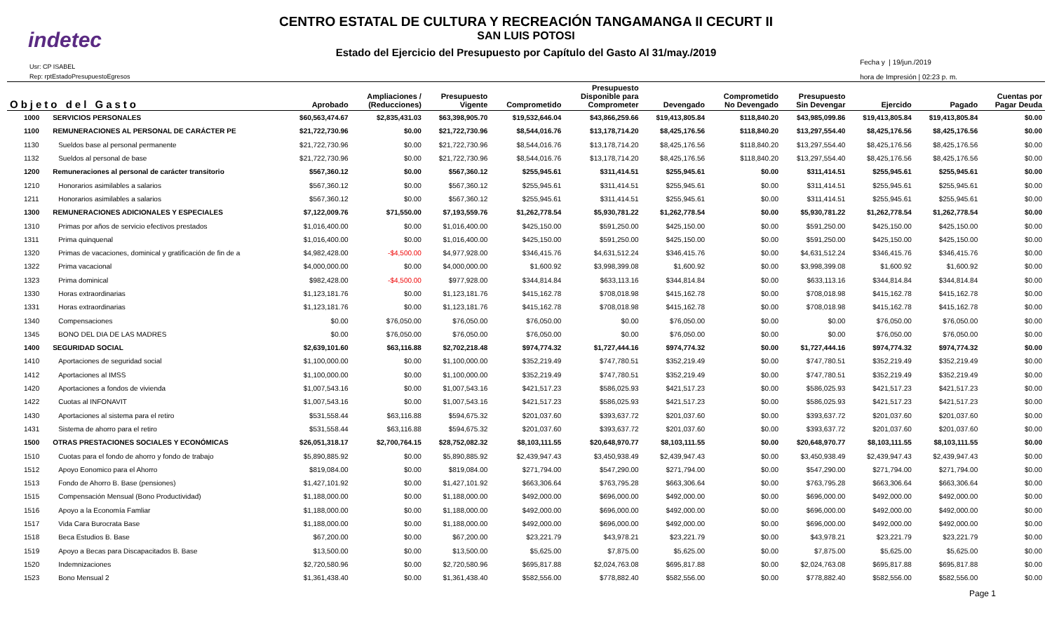indetec
Usr: CP ISABEL
Rep: rptEstadoPresupuestoEgresos
CENTRO ESTATAL DE CULTURA Y RECREACIÓN TANGAMANGA II CECURT II
SAN LUIS POTOSI
Estado del Ejercicio del Presupuesto por Capítulo del Gasto Al 31/may./2019
Fecha y | 19/jun./2019
hora de Impresión | 02:23 p. m.
| Objeto del Gasto | | Aprobado | Ampliaciones / (Reducciones) | Presupuesto Vigente | Comprometido | Presupuesto Disponible para Comprometer | Devengado | Comprometido No Devengado | Presupuesto Sin Devengar | Ejercido | Pagado | Cuentas por Pagar Deuda |
| --- | --- | --- | --- | --- | --- | --- | --- | --- | --- | --- | --- | --- |
| 1000 | SERVICIOS PERSONALES | $60,563,474.67 | $2,835,431.03 | $63,398,905.70 | $19,532,646.04 | $43,866,259.66 | $19,413,805.84 | $118,840.20 | $43,985,099.86 | $19,413,805.84 | $19,413,805.84 | $0.00 |
| 1100 | REMUNERACIONES AL PERSONAL DE CARÁCTER PE | $21,722,730.96 | $0.00 | $21,722,730.96 | $8,544,016.76 | $13,178,714.20 | $8,425,176.56 | $118,840.20 | $13,297,554.40 | $8,425,176.56 | $8,425,176.56 | $0.00 |
| 1130 | Sueldos base al personal permanente | $21,722,730.96 | $0.00 | $21,722,730.96 | $8,544,016.76 | $13,178,714.20 | $8,425,176.56 | $118,840.20 | $13,297,554.40 | $8,425,176.56 | $8,425,176.56 | $0.00 |
| 1132 | Sueldos al personal de base | $21,722,730.96 | $0.00 | $21,722,730.96 | $8,544,016.76 | $13,178,714.20 | $8,425,176.56 | $118,840.20 | $13,297,554.40 | $8,425,176.56 | $8,425,176.56 | $0.00 |
| 1200 | Remuneraciones al personal de carácter transitorio | $567,360.12 | $0.00 | $567,360.12 | $255,945.61 | $311,414.51 | $255,945.61 | $0.00 | $311,414.51 | $255,945.61 | $255,945.61 | $0.00 |
| 1210 | Honorarios asimilables a salarios | $567,360.12 | $0.00 | $567,360.12 | $255,945.61 | $311,414.51 | $255,945.61 | $0.00 | $311,414.51 | $255,945.61 | $255,945.61 | $0.00 |
| 1211 | Honorarios asimilables a salarios | $567,360.12 | $0.00 | $567,360.12 | $255,945.61 | $311,414.51 | $255,945.61 | $0.00 | $311,414.51 | $255,945.61 | $255,945.61 | $0.00 |
| 1300 | REMUNERACIONES ADICIONALES Y ESPECIALES | $7,122,009.76 | $71,550.00 | $7,193,559.76 | $1,262,778.54 | $5,930,781.22 | $1,262,778.54 | $0.00 | $5,930,781.22 | $1,262,778.54 | $1,262,778.54 | $0.00 |
| 1310 | Primas por años de servicio efectivos prestados | $1,016,400.00 | $0.00 | $1,016,400.00 | $425,150.00 | $591,250.00 | $425,150.00 | $0.00 | $591,250.00 | $425,150.00 | $425,150.00 | $0.00 |
| 1311 | Prima quinquenal | $1,016,400.00 | $0.00 | $1,016,400.00 | $425,150.00 | $591,250.00 | $425,150.00 | $0.00 | $591,250.00 | $425,150.00 | $425,150.00 | $0.00 |
| 1320 | Primas de vacaciones, dominical y gratificación de fin de a | $4,982,428.00 | -$4,500.00 | $4,977,928.00 | $346,415.76 | $4,631,512.24 | $346,415.76 | $0.00 | $4,631,512.24 | $346,415.76 | $346,415.76 | $0.00 |
| 1322 | Prima vacacional | $4,000,000.00 | $0.00 | $4,000,000.00 | $1,600.92 | $3,998,399.08 | $1,600.92 | $0.00 | $3,998,399.08 | $1,600.92 | $1,600.92 | $0.00 |
| 1323 | Prima dominical | $982,428.00 | -$4,500.00 | $977,928.00 | $344,814.84 | $633,113.16 | $344,814.84 | $0.00 | $633,113.16 | $344,814.84 | $344,814.84 | $0.00 |
| 1330 | Horas extraordinarias | $1,123,181.76 | $0.00 | $1,123,181.76 | $415,162.78 | $708,018.98 | $415,162.78 | $0.00 | $708,018.98 | $415,162.78 | $415,162.78 | $0.00 |
| 1331 | Horas extraordinarias | $1,123,181.76 | $0.00 | $1,123,181.76 | $415,162.78 | $708,018.98 | $415,162.78 | $0.00 | $708,018.98 | $415,162.78 | $415,162.78 | $0.00 |
| 1340 | Compensaciones | $0.00 | $76,050.00 | $76,050.00 | $76,050.00 | $0.00 | $76,050.00 | $0.00 | $0.00 | $76,050.00 | $76,050.00 | $0.00 |
| 1345 | BONO DEL DIA DE LAS MADRES | $0.00 | $76,050.00 | $76,050.00 | $76,050.00 | $0.00 | $76,050.00 | $0.00 | $0.00 | $76,050.00 | $76,050.00 | $0.00 |
| 1400 | SEGURIDAD SOCIAL | $2,639,101.60 | $63,116.88 | $2,702,218.48 | $974,774.32 | $1,727,444.16 | $974,774.32 | $0.00 | $1,727,444.16 | $974,774.32 | $974,774.32 | $0.00 |
| 1410 | Aportaciones de seguridad social | $1,100,000.00 | $0.00 | $1,100,000.00 | $352,219.49 | $747,780.51 | $352,219.49 | $0.00 | $747,780.51 | $352,219.49 | $352,219.49 | $0.00 |
| 1412 | Aportaciones al IMSS | $1,100,000.00 | $0.00 | $1,100,000.00 | $352,219.49 | $747,780.51 | $352,219.49 | $0.00 | $747,780.51 | $352,219.49 | $352,219.49 | $0.00 |
| 1420 | Aportaciones a fondos de vivienda | $1,007,543.16 | $0.00 | $1,007,543.16 | $421,517.23 | $586,025.93 | $421,517.23 | $0.00 | $586,025.93 | $421,517.23 | $421,517.23 | $0.00 |
| 1422 | Cuotas al INFONAVIT | $1,007,543.16 | $0.00 | $1,007,543.16 | $421,517.23 | $586,025.93 | $421,517.23 | $0.00 | $586,025.93 | $421,517.23 | $421,517.23 | $0.00 |
| 1430 | Aportaciones al sistema para el retiro | $531,558.44 | $63,116.88 | $594,675.32 | $201,037.60 | $393,637.72 | $201,037.60 | $0.00 | $393,637.72 | $201,037.60 | $201,037.60 | $0.00 |
| 1431 | Sistema de ahorro para el retiro | $531,558.44 | $63,116.88 | $594,675.32 | $201,037.60 | $393,637.72 | $201,037.60 | $0.00 | $393,637.72 | $201,037.60 | $201,037.60 | $0.00 |
| 1500 | OTRAS PRESTACIONES SOCIALES Y ECONÓMICAS | $26,051,318.17 | $2,700,764.15 | $28,752,082.32 | $8,103,111.55 | $20,648,970.77 | $8,103,111.55 | $0.00 | $20,648,970.77 | $8,103,111.55 | $8,103,111.55 | $0.00 |
| 1510 | Cuotas para el fondo de ahorro y fondo de trabajo | $5,890,885.92 | $0.00 | $5,890,885.92 | $2,439,947.43 | $3,450,938.49 | $2,439,947.43 | $0.00 | $3,450,938.49 | $2,439,947.43 | $2,439,947.43 | $0.00 |
| 1512 | Apoyo Eonomico para el Ahorro | $819,084.00 | $0.00 | $819,084.00 | $271,794.00 | $547,290.00 | $271,794.00 | $0.00 | $547,290.00 | $271,794.00 | $271,794.00 | $0.00 |
| 1513 | Fondo de Ahorro B. Base (pensiones) | $1,427,101.92 | $0.00 | $1,427,101.92 | $663,306.64 | $763,795.28 | $663,306.64 | $0.00 | $763,795.28 | $663,306.64 | $663,306.64 | $0.00 |
| 1515 | Compensación Mensual (Bono Productividad) | $1,188,000.00 | $0.00 | $1,188,000.00 | $492,000.00 | $696,000.00 | $492,000.00 | $0.00 | $696,000.00 | $492,000.00 | $492,000.00 | $0.00 |
| 1516 | Apoyo a la Economía Famliar | $1,188,000.00 | $0.00 | $1,188,000.00 | $492,000.00 | $696,000.00 | $492,000.00 | $0.00 | $696,000.00 | $492,000.00 | $492,000.00 | $0.00 |
| 1517 | Vida Cara Burocrata Base | $1,188,000.00 | $0.00 | $1,188,000.00 | $492,000.00 | $696,000.00 | $492,000.00 | $0.00 | $696,000.00 | $492,000.00 | $492,000.00 | $0.00 |
| 1518 | Beca Estudios B. Base | $67,200.00 | $0.00 | $67,200.00 | $23,221.79 | $43,978.21 | $23,221.79 | $0.00 | $43,978.21 | $23,221.79 | $23,221.79 | $0.00 |
| 1519 | Apoyo a Becas para Discapacitados B. Base | $13,500.00 | $0.00 | $13,500.00 | $5,625.00 | $7,875.00 | $5,625.00 | $0.00 | $7,875.00 | $5,625.00 | $5,625.00 | $0.00 |
| 1520 | Indemnizaciones | $2,720,580.96 | $0.00 | $2,720,580.96 | $695,817.88 | $2,024,763.08 | $695,817.88 | $0.00 | $2,024,763.08 | $695,817.88 | $695,817.88 | $0.00 |
| 1523 | Bono Mensual 2 | $1,361,438.40 | $0.00 | $1,361,438.40 | $582,556.00 | $778,882.40 | $582,556.00 | $0.00 | $778,882.40 | $582,556.00 | $582,556.00 | $0.00 |
Page 1